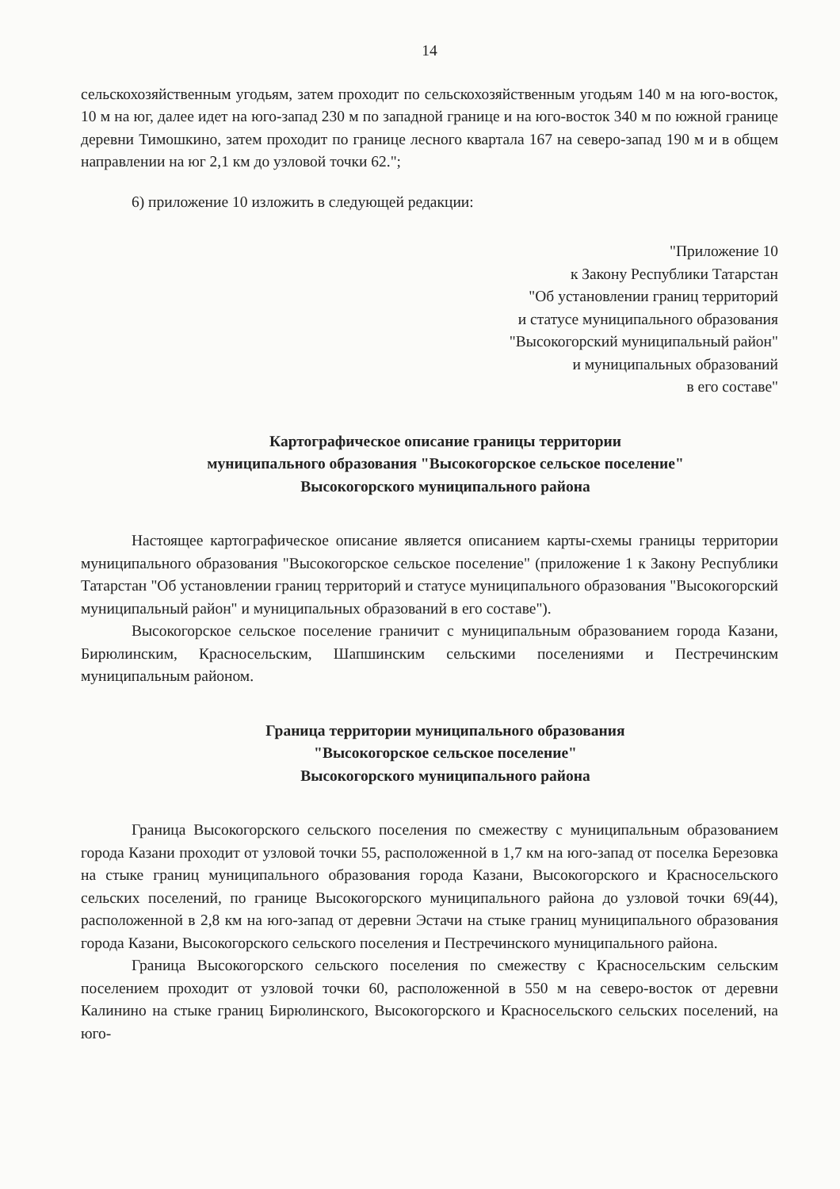14
сельскохозяйственным угодьям, затем проходит по сельскохозяйственным угодьям 140 м на юго-восток, 10 м на юг, далее идет на юго-запад 230 м по западной границе и на юго-восток 340 м по южной границе деревни Тимошкино, затем проходит по границе лесного квартала 167 на северо-запад 190 м и в общем направлении на юг 2,1 км до узловой точки 62.";
6) приложение 10 изложить в следующей редакции:
"Приложение 10
к Закону Республики Татарстан
"Об установлении границ территорий
и статусе муниципального образования
"Высокогорский муниципальный район"
и муниципальных образований
в его составе"
Картографическое описание границы территории
муниципального образования "Высокогорское сельское поселение"
Высокогорского муниципального района
Настоящее картографическое описание является описанием карты-схемы границы территории муниципального образования "Высокогорское сельское поселение" (приложение 1 к Закону Республики Татарстан "Об установлении границ территорий и статусе муниципального образования "Высокогорский муниципальный район" и муниципальных образований в его составе").
Высокогорское сельское поселение граничит с муниципальным образованием города Казани, Бирюлинским, Красносельским, Шапшинским сельскими поселениями и Пестречинским муниципальным районом.
Граница территории муниципального образования
"Высокогорское сельское поселение"
Высокогорского муниципального района
Граница Высокогорского сельского поселения по смежеству с муниципальным образованием города Казани проходит от узловой точки 55, расположенной в 1,7 км на юго-запад от поселка Березовка на стыке границ муниципального образования города Казани, Высокогорского и Красносельского сельских поселений, по границе Высокогорского муниципального района до узловой точки 69(44), расположенной в 2,8 км на юго-запад от деревни Эстачи на стыке границ муниципального образования города Казани, Высокогорского сельского поселения и Пестречинского муниципального района.
Граница Высокогорского сельского поселения по смежеству с Красносельским сельским поселением проходит от узловой точки 60, расположенной в 550 м на северо-восток от деревни Калинино на стыке границ Бирюлинского, Высокогорского и Красносельского сельских поселений, на юго-